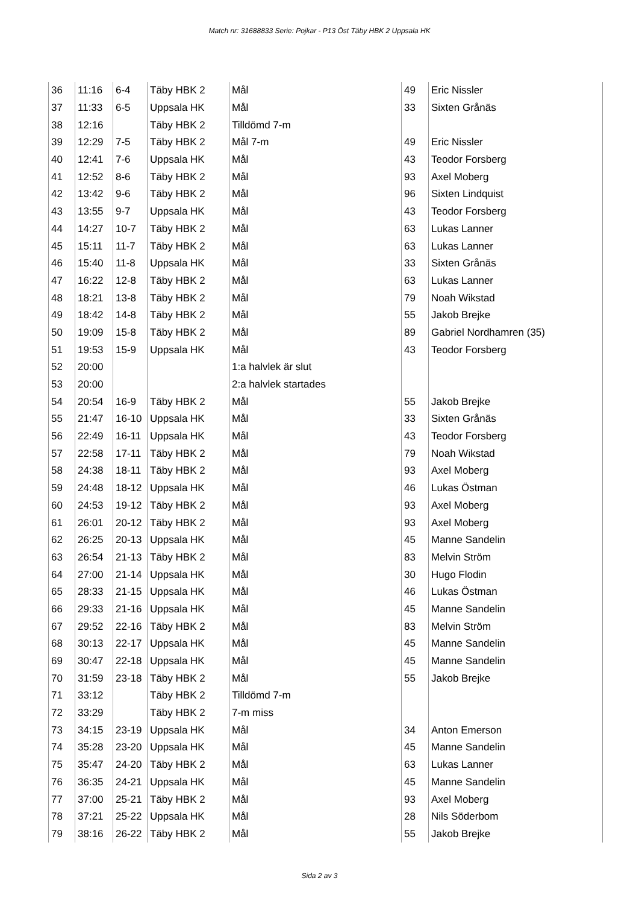Match nr: 31688833 Serie: Pojkar - P13 Öst Täby HBK 2 Uppsala HK
| 36 | 11:16 | 6-4 | Täby HBK 2 | Mål | 49 | Eric Nissler |
| 37 | 11:33 | 6-5 | Uppsala HK | Mål | 33 | Sixten Grånäs |
| 38 | 12:16 | | Täby HBK 2 | Tilldömd 7-m | | |
| 39 | 12:29 | 7-5 | Täby HBK 2 | Mål 7-m | 49 | Eric Nissler |
| 40 | 12:41 | 7-6 | Uppsala HK | Mål | 43 | Teodor Forsberg |
| 41 | 12:52 | 8-6 | Täby HBK 2 | Mål | 93 | Axel Moberg |
| 42 | 13:42 | 9-6 | Täby HBK 2 | Mål | 96 | Sixten Lindquist |
| 43 | 13:55 | 9-7 | Uppsala HK | Mål | 43 | Teodor Forsberg |
| 44 | 14:27 | 10-7 | Täby HBK 2 | Mål | 63 | Lukas Lanner |
| 45 | 15:11 | 11-7 | Täby HBK 2 | Mål | 63 | Lukas Lanner |
| 46 | 15:40 | 11-8 | Uppsala HK | Mål | 33 | Sixten Grånäs |
| 47 | 16:22 | 12-8 | Täby HBK 2 | Mål | 63 | Lukas Lanner |
| 48 | 18:21 | 13-8 | Täby HBK 2 | Mål | 79 | Noah Wikstad |
| 49 | 18:42 | 14-8 | Täby HBK 2 | Mål | 55 | Jakob Brejke |
| 50 | 19:09 | 15-8 | Täby HBK 2 | Mål | 89 | Gabriel Nordhamren (35) |
| 51 | 19:53 | 15-9 | Uppsala HK | Mål | 43 | Teodor Forsberg |
| 52 | 20:00 | | | 1:a halvlek är slut | | |
| 53 | 20:00 | | | 2:a halvlek startades | | |
| 54 | 20:54 | 16-9 | Täby HBK 2 | Mål | 55 | Jakob Brejke |
| 55 | 21:47 | 16-10 | Uppsala HK | Mål | 33 | Sixten Grånäs |
| 56 | 22:49 | 16-11 | Uppsala HK | Mål | 43 | Teodor Forsberg |
| 57 | 22:58 | 17-11 | Täby HBK 2 | Mål | 79 | Noah Wikstad |
| 58 | 24:38 | 18-11 | Täby HBK 2 | Mål | 93 | Axel Moberg |
| 59 | 24:48 | 18-12 | Uppsala HK | Mål | 46 | Lukas Östman |
| 60 | 24:53 | 19-12 | Täby HBK 2 | Mål | 93 | Axel Moberg |
| 61 | 26:01 | 20-12 | Täby HBK 2 | Mål | 93 | Axel Moberg |
| 62 | 26:25 | 20-13 | Uppsala HK | Mål | 45 | Manne Sandelin |
| 63 | 26:54 | 21-13 | Täby HBK 2 | Mål | 83 | Melvin Ström |
| 64 | 27:00 | 21-14 | Uppsala HK | Mål | 30 | Hugo Flodin |
| 65 | 28:33 | 21-15 | Uppsala HK | Mål | 46 | Lukas Östman |
| 66 | 29:33 | 21-16 | Uppsala HK | Mål | 45 | Manne Sandelin |
| 67 | 29:52 | 22-16 | Täby HBK 2 | Mål | 83 | Melvin Ström |
| 68 | 30:13 | 22-17 | Uppsala HK | Mål | 45 | Manne Sandelin |
| 69 | 30:47 | 22-18 | Uppsala HK | Mål | 45 | Manne Sandelin |
| 70 | 31:59 | 23-18 | Täby HBK 2 | Mål | 55 | Jakob Brejke |
| 71 | 33:12 | | Täby HBK 2 | Tilldömd 7-m | | |
| 72 | 33:29 | | Täby HBK 2 | 7-m miss | | |
| 73 | 34:15 | 23-19 | Uppsala HK | Mål | 34 | Anton Emerson |
| 74 | 35:28 | 23-20 | Uppsala HK | Mål | 45 | Manne Sandelin |
| 75 | 35:47 | 24-20 | Täby HBK 2 | Mål | 63 | Lukas Lanner |
| 76 | 36:35 | 24-21 | Uppsala HK | Mål | 45 | Manne Sandelin |
| 77 | 37:00 | 25-21 | Täby HBK 2 | Mål | 93 | Axel Moberg |
| 78 | 37:21 | 25-22 | Uppsala HK | Mål | 28 | Nils Söderbom |
| 79 | 38:16 | 26-22 | Täby HBK 2 | Mål | 55 | Jakob Brejke |
Sida 2 av 3